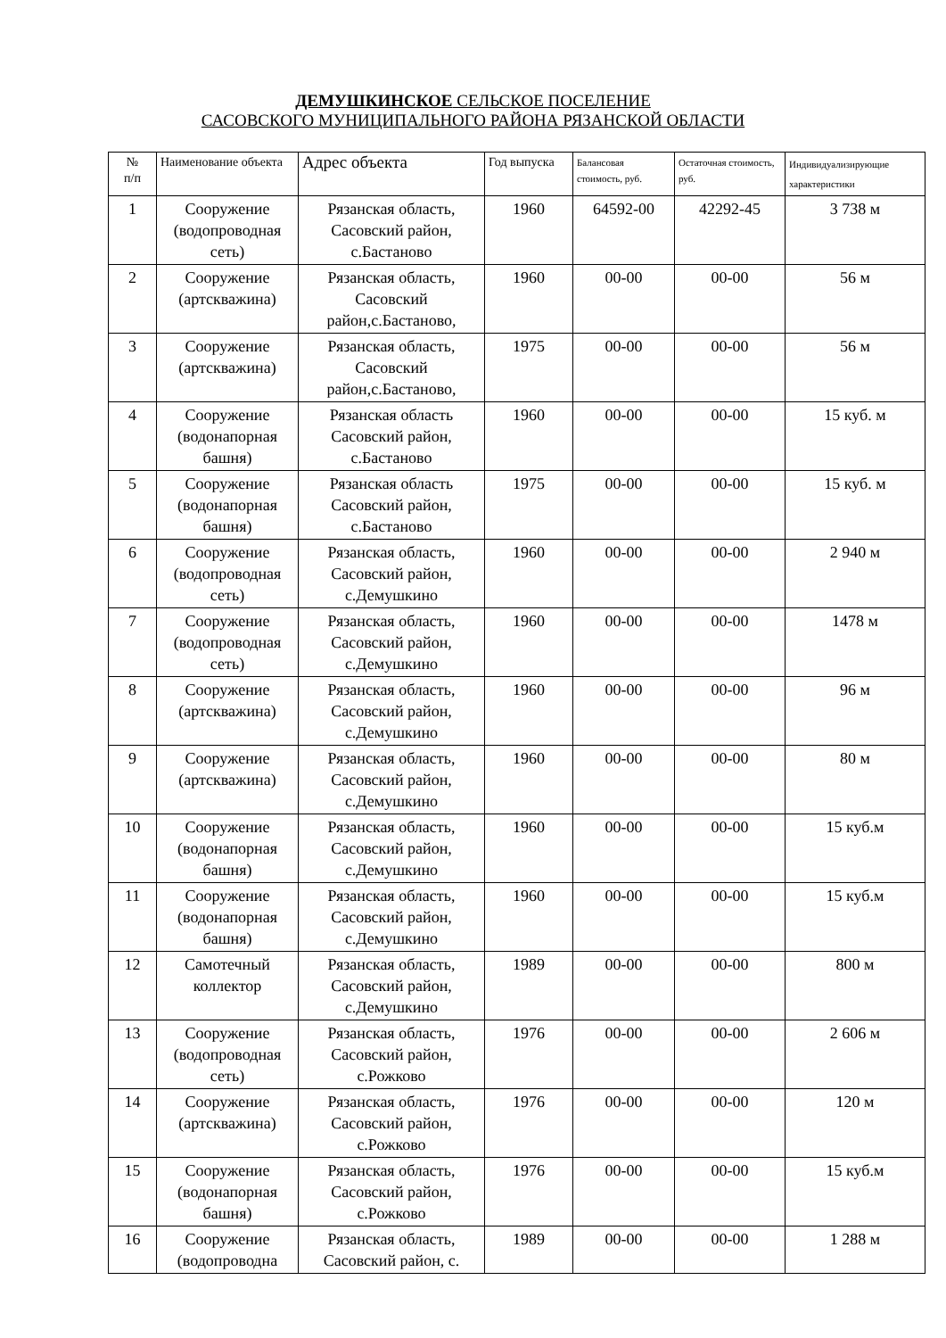ДЕМУШКИНСКОЕ СЕЛЬСКОЕ ПОСЕЛЕНИЕ
САСОВСКОГО МУНИЦИПАЛЬНОГО РАЙОНА РЯЗАНСКОЙ ОБЛАСТИ
| № п/п | Наименование объекта | Адрес объекта | Год выпуска | Балансовая стоимость, руб. | Остаточная стоимость, руб. | Индивидуализирующие характеристики |
| --- | --- | --- | --- | --- | --- | --- |
| 1 | Сооружение (водопроводная сеть) | Рязанская область, Сасовский район, с.Бастаново | 1960 | 64592-00 | 42292-45 | 3 738 м |
| 2 | Сооружение (артскважина) | Рязанская область, Сасовский район,с.Бастаново, | 1960 | 00-00 | 00-00 | 56 м |
| 3 | Сооружение (артскважина) | Рязанская область, Сасовский район,с.Бастаново, | 1975 | 00-00 | 00-00 | 56 м |
| 4 | Сооружение (водонапорная башня) | Рязанская область Сасовский район, с.Бастаново | 1960 | 00-00 | 00-00 | 15 куб. м |
| 5 | Сооружение (водонапорная башня) | Рязанская область Сасовский район, с.Бастаново | 1975 | 00-00 | 00-00 | 15 куб. м |
| 6 | Сооружение (водопроводная сеть) | Рязанская область, Сасовский район, с.Демушкино | 1960 | 00-00 | 00-00 | 2 940 м |
| 7 | Сооружение (водопроводная сеть) | Рязанская область, Сасовский район, с.Демушкино | 1960 | 00-00 | 00-00 | 1478 м |
| 8 | Сооружение (артскважина) | Рязанская область, Сасовский район, с.Демушкино | 1960 | 00-00 | 00-00 | 96 м |
| 9 | Сооружение (артскважина) | Рязанская область, Сасовский район, с.Демушкино | 1960 | 00-00 | 00-00 | 80 м |
| 10 | Сооружение (водонапорная башня) | Рязанская область, Сасовский район, с.Демушкино | 1960 | 00-00 | 00-00 | 15 куб.м |
| 11 | Сооружение (водонапорная башня) | Рязанская область, Сасовский район, с.Демушкино | 1960 | 00-00 | 00-00 | 15 куб.м |
| 12 | Самотечный коллектор | Рязанская область, Сасовский район, с.Демушкино | 1989 | 00-00 | 00-00 | 800 м |
| 13 | Сооружение (водопроводная сеть) | Рязанская область, Сасовский район, с.Рожково | 1976 | 00-00 | 00-00 | 2 606 м |
| 14 | Сооружение (артскважина) | Рязанская область, Сасовский район, с.Рожково | 1976 | 00-00 | 00-00 | 120 м |
| 15 | Сооружение (водонапорная башня) | Рязанская область, Сасовский район, с.Рожково | 1976 | 00-00 | 00-00 | 15 куб.м |
| 16 | Сооружение (водопроводна | Рязанская область, Сасовский район, с. | 1989 | 00-00 | 00-00 | 1 288 м |